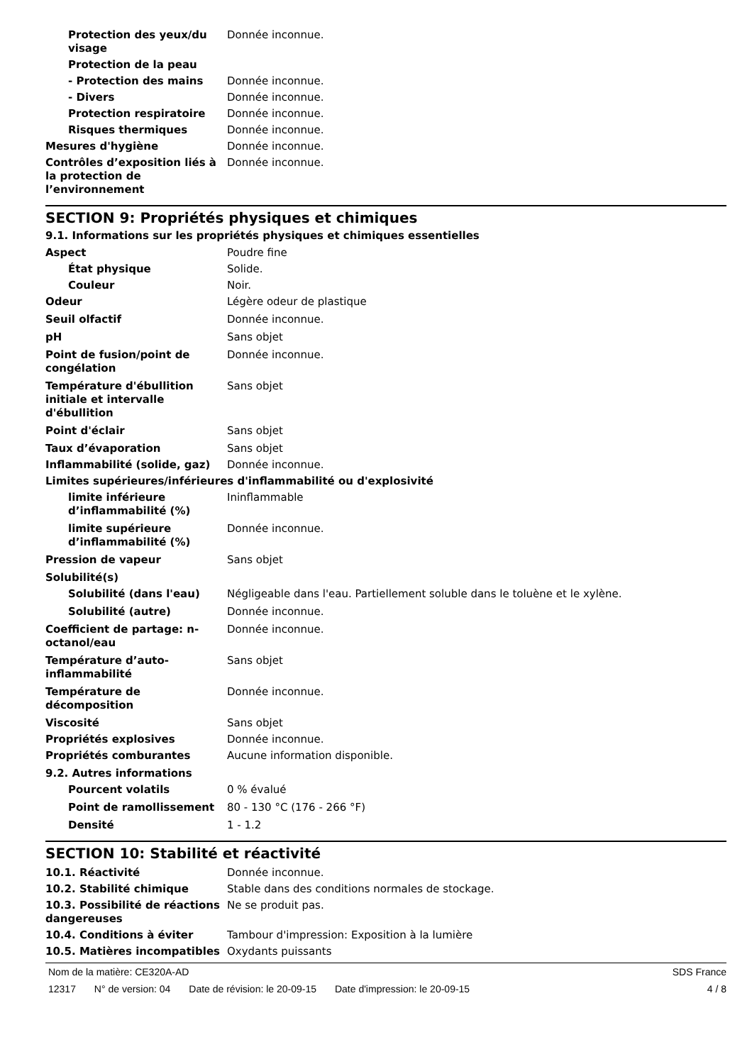| Protection des yeux/du visage | Donnée inconnue. |
| Protection de la peau | |
| - Protection des mains | Donnée inconnue. |
| - Divers | Donnée inconnue. |
| Protection respiratoire | Donnée inconnue. |
| Risques thermiques | Donnée inconnue. |
| Mesures d'hygiène | Donnée inconnue. |
| Contrôles d’exposition liés à la protection de l’environnement | Donnée inconnue. |
SECTION 9: Propriétés physiques et chimiques
9.1. Informations sur les propriétés physiques et chimiques essentielles
| Aspect | Poudre fine |
| État physique | Solide. |
| Couleur | Noir. |
| Odeur | Légère odeur de plastique |
| Seuil olfactif | Donnée inconnue. |
| pH | Sans objet |
| Point de fusion/point de congélation | Donnée inconnue. |
| Température d'ébullition initiale et intervalle d'ébullition | Sans objet |
| Point d'éclair | Sans objet |
| Taux d’évaporation | Sans objet |
| Inflammabilité (solide, gaz) | Donnée inconnue. |
| Limites supérieures/inférieures d'inflammabilité ou d'explosivité | |
| limite inférieure d’inflammabilité (%) | Ininflammable |
| limite supérieure d’inflammabilité (%) | Donnée inconnue. |
| Pression de vapeur | Sans objet |
| Solubilité(s) | |
| Solubilité (dans l'eau) | Négligeable dans l'eau. Partiellement soluble dans le toluène et le xylène. |
| Solubilité (autre) | Donnée inconnue. |
| Coefficient de partage: n-octanol/eau | Donnée inconnue. |
| Température d’auto-inflammabilité | Sans objet |
| Température de décomposition | Donnée inconnue. |
| Viscosité | Sans objet |
| Propriétés explosives | Donnée inconnue. |
| Propriétés comburantes | Aucune information disponible. |
| 9.2. Autres informations | |
| Pourcent volatils | 0 % évalué |
| Point de ramollissement | 80 - 130 °C (176 - 266 °F) |
| Densité | 1 - 1.2 |
SECTION 10: Stabilité et réactivité
| 10.1. Réactivité | Donnée inconnue. |
| 10.2. Stabilité chimique | Stable dans des conditions normales de stockage. |
| 10.3. Possibilité de réactions dangereuses | Ne se produit pas. |
| 10.4. Conditions à éviter | Tambour d'impression: Exposition à la lumière |
| 10.5. Matières incompatibles | Oxydants puissants |
Nom de la matière: CE320A-AD SDS France
12317 N° de version: 04 Date de révision: le 20-09-15 Date d'impression: le 20-09-15
4 / 8